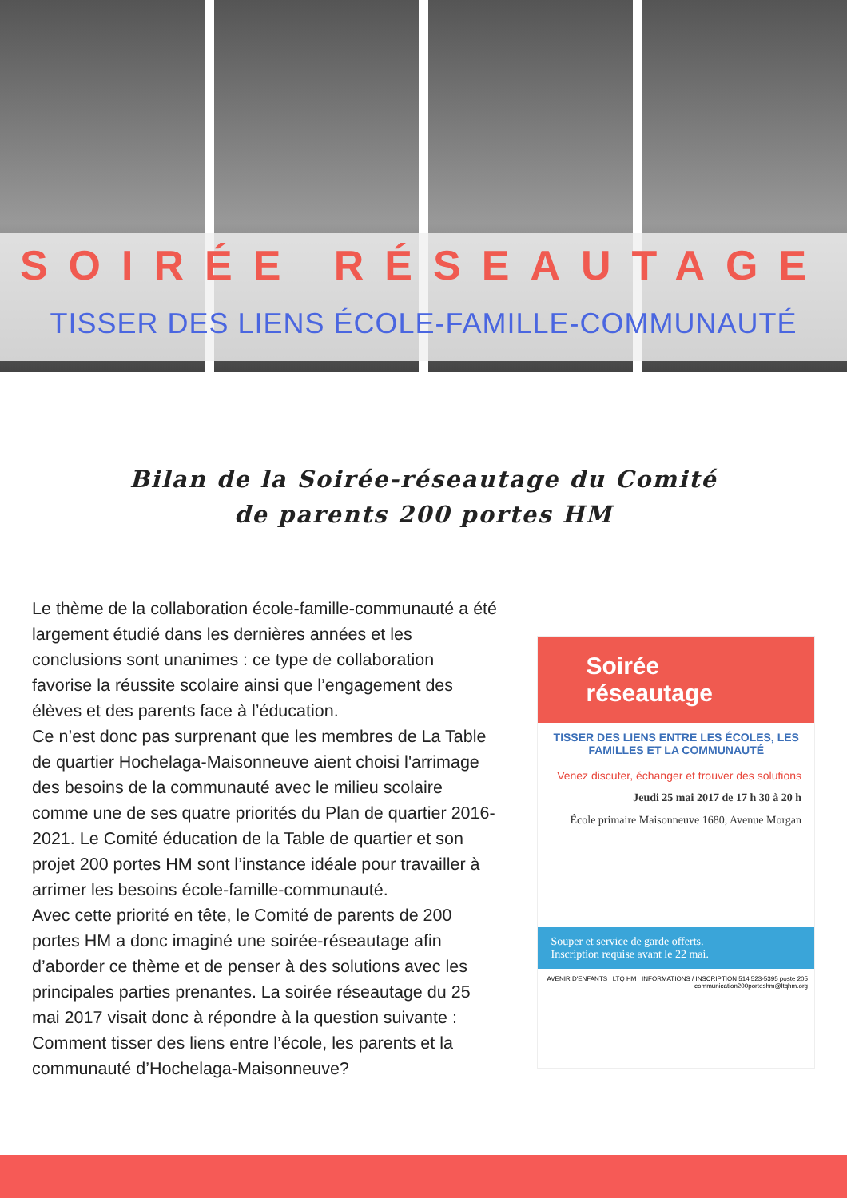SOIRÉE RÉSEAUTAGE
TISSER DES LIENS ÉCOLE-FAMILLE-COMMUNAUTÉ
Bilan de la Soirée-réseautage du Comité de parents 200 portes HM
Le thème de la collaboration école-famille-communauté a été largement étudié dans les dernières années et les conclusions sont unanimes : ce type de collaboration favorise la réussite scolaire ainsi que l’engagement des élèves et des parents face à l’éducation.
Ce n’est donc pas surprenant que les membres de La Table de quartier Hochelaga-Maisonneuve aient choisi l'arrimage des besoins de la communauté avec le milieu scolaire comme une de ses quatre priorités du Plan de quartier 2016-2021. Le Comité éducation de la Table de quartier et son projet 200 portes HM sont l’instance idéale pour travailler à arrimer les besoins école-famille-communauté.
Avec cette priorité en tête, le Comité de parents de 200 portes HM a donc imaginé une soirée-réseautage afin d’aborder ce thème et de penser à des solutions avec les principales parties prenantes. La soirée réseautage du 25 mai 2017 visait donc à répondre à la question suivante : Comment tisser des liens entre l’école, les parents et la communauté d’Hochelaga-Maisonneuve?
Soirée réseautage
TISSER DES LIENS ENTRE LES ÉCOLES, LES FAMILLES ET LA COMMUNAUTÉ
Venez discuter, échanger et trouver des solutions
Jeudi 25 mai 2017 de 17 h 30 à 20 h
École primaire Maisonneuve 1680, Avenue Morgan
Souper et service de garde offerts.
Inscription requise avant le 22 mai.
AVENIR D'ENFANTS LTQ HM INFORMATIONS / INSCRIPTION 514 523-5395 poste 205 communication200porteshm@ltqhm.org